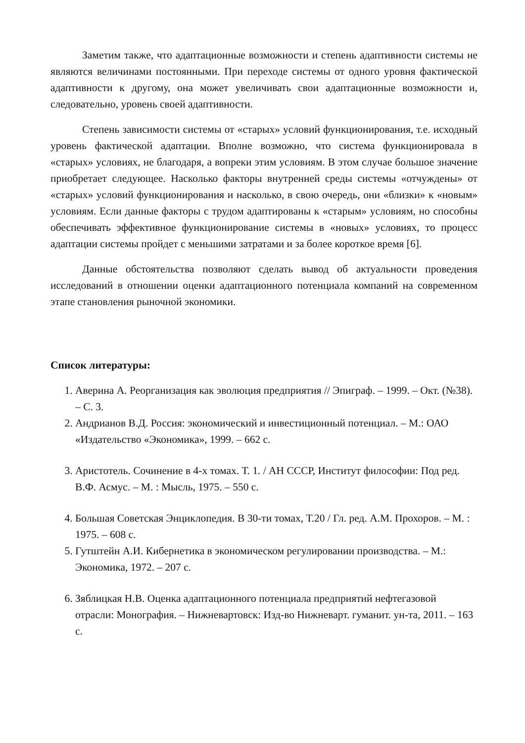Заметим также, что адаптационные возможности и степень адаптивности системы не являются величинами постоянными. При переходе системы от одного уровня фактической адаптивности к другому, она может увеличивать свои адаптационные возможности и, следовательно, уровень своей адаптивности.
Степень зависимости системы от «старых» условий функционирования, т.е. исходный уровень фактической адаптации. Вполне возможно, что система функционировала в «старых» условиях, не благодаря, а вопреки этим условиям. В этом случае большое значение приобретает следующее. Насколько факторы внутренней среды системы «отчуждены» от «старых» условий функционирования и насколько, в свою очередь, они «близки» к «новым» условиям. Если данные факторы с трудом адаптированы к «старым» условиям, но способны обеспечивать эффективное функционирование системы в «новых» условиях, то процесс адаптации системы пройдет с меньшими затратами и за более короткое время [6].
Данные обстоятельства позволяют сделать вывод об актуальности проведения исследований в отношении оценки адаптационного потенциала компаний на современном этапе становления рыночной экономики.
Список литературы:
1. Аверина А. Реорганизация как эволюция предприятия // Эпиграф. – 1999. – Окт. (№38). – С. 3.
2. Андрианов В.Д. Россия: экономический и инвестиционный потенциал. – М.: ОАО «Издательство «Экономика», 1999. – 662 с.
3. Аристотель. Сочинение в 4-х томах. Т. 1. / АН СССР, Институт философии: Под ред. В.Ф. Асмус. – М. : Мысль, 1975. – 550 с.
4. Большая Советская Энциклопедия. В 30-ти томах, Т.20 / Гл. ред. А.М. Прохоров. – М. : 1975. – 608 с.
5. Гутштейн А.И. Кибернетика в экономическом регулировании производства. – М.: Экономика, 1972. – 207 с.
6. Зяблицкая Н.В. Оценка адаптационного потенциала предприятий нефтегазовой отрасли: Монография. – Нижневартовск: Изд-во Нижневарт. гуманит. ун-та, 2011. – 163 с.